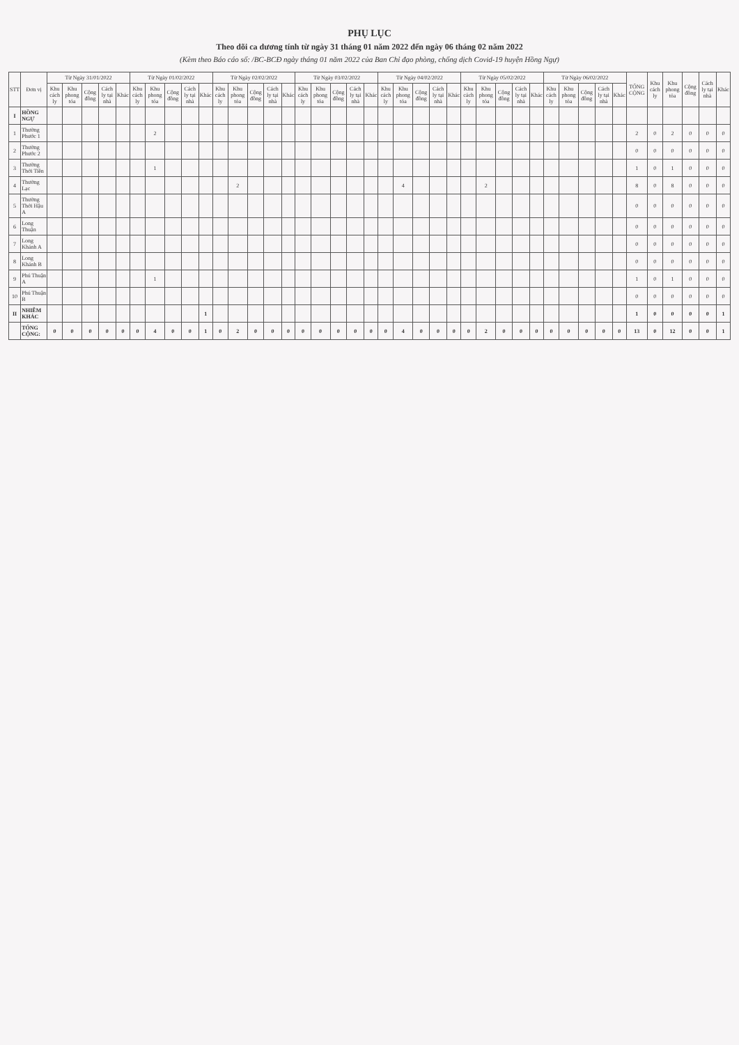PHỤ LỤC
Theo dõi ca dương tính từ ngày 31 tháng 01 năm 2022 đến ngày 06 tháng 02 năm 2022
(Kèm theo Báo cáo số: /BC-BCĐ ngày tháng 01 năm 2022 của Ban Chỉ đạo phòng, chống dịch Covid-19 huyện Hồng Ngự)
| STT | Đơn vị | Từ Ngày 31/01/2022 | | | | | Từ Ngày 01/02/2022 | | | | | Từ Ngày 02/02/2022 | | | | | Từ Ngày 03/02/2022 | | | | | Từ Ngày 04/02/2022 | | | | | Từ Ngày 05/02/2022 | | | | | Từ Ngày 06/02/2022 | | | | | TỔNG CỘNG | Khu cách ly | Khu phong tỏa | Cộng đồng | Cách ly tại nhà | Khác |
| --- | --- | --- | --- | --- | --- | --- | --- | --- | --- | --- | --- | --- | --- | --- | --- | --- | --- | --- | --- | --- | --- | --- | --- | --- | --- | --- | --- | --- | --- | --- | --- | --- | --- | --- | --- | --- | --- | --- | --- | --- | --- | --- |
| | | Khu cách ly | Khu phong tỏa | Cộng đồng | Cách ly tại nhà | Khác | Khu cách ly | Khu phong tỏa | Cộng đồng | Cách ly tại nhà | Khác | Khu cách ly | Khu phong tỏa | Cộng đồng | Cách ly tại nhà | Khác | Khu cách ly | Khu phong tỏa | Cộng đồng | Cách ly tại nhà | Khác | Khu cách ly | Khu phong tỏa | Cộng đồng | Cách ly tại nhà | Khác | Khu cách ly | Khu phong tỏa | Cộng đồng | Cách ly tại nhà | Khác | Khu cách ly | Khu phong tỏa | Cộng đồng | Cách ly tại nhà | Khác | | | | | | |
| I | HỒNG NGỰ | | | | | | | | | | | | | | | | | | | | | | | | | | | | | | | | | | | | | | | | | |
| 1 | Thường Phước 1 | | | | | | | 2 | | | | | | | | | | | | | | | | | | | | | | | | | | | | | 2 | 0 | 2 | 0 | 0 | 0 |
| 2 | Thường Phước 2 | | | | | | | | | | | | | | | | | | | | | | | | | | | | | | | | | | | | 0 | 0 | 0 | 0 | 0 | 0 |
| 3 | Thường Thới Tiền | | | | | | | 1 | | | | | | | | | | | | | | | | | | | | | | | | | | | | | 1 | 0 | 1 | 0 | 0 | 0 |
| 4 | Thường Lạc | | | | | | | | | | | | 2 | | | | | | | | | | 4 | | | | | 2 | | | | | | | | | 8 | 0 | 8 | 0 | 0 | 0 |
| 5 | Thường Thới Hậu A | | | | | | | | | | | | | | | | | | | | | | | | | | | | | | | | | | | | 0 | 0 | 0 | 0 | 0 | 0 |
| 6 | Long Thuận | | | | | | | | | | | | | | | | | | | | | | | | | | | | | | | | | | | | 0 | 0 | 0 | 0 | 0 | 0 |
| 7 | Long Khánh A | | | | | | | | | | | | | | | | | | | | | | | | | | | | | | | | | | | | 0 | 0 | 0 | 0 | 0 | 0 |
| 8 | Long Khánh B | | | | | | | | | | | | | | | | | | | | | | | | | | | | | | | | | | | | 0 | 0 | 0 | 0 | 0 | 0 |
| 9 | Phú Thuận A | | | | | | | 1 | | | | | | | | | | | | | | | | | | | | | | | | | | | | | 1 | 0 | 1 | 0 | 0 | 0 |
| 10 | Phú Thuận B | | | | | | | | | | | | | | | | | | | | | | | | | | | | | | | | | | | | 0 | 0 | 0 | 0 | 0 | 0 |
| II | NHIỄM KHÁC | | | | | | | | | | 1 | | | | | | | | | | | | | | | | | | | | | | | | | | 1 | 0 | 0 | 0 | 0 | 1 |
| | TỔNG CỘNG: | 0 | 0 | 0 | 0 | 0 | 0 | 4 | 0 | 0 | 1 | 0 | 2 | 0 | 0 | 0 | 0 | 0 | 0 | 0 | 0 | 0 | 4 | 0 | 0 | 0 | 0 | 2 | 0 | 0 | 0 | 0 | 0 | 0 | 0 | 0 | 13 | 0 | 12 | 0 | 0 | 1 |